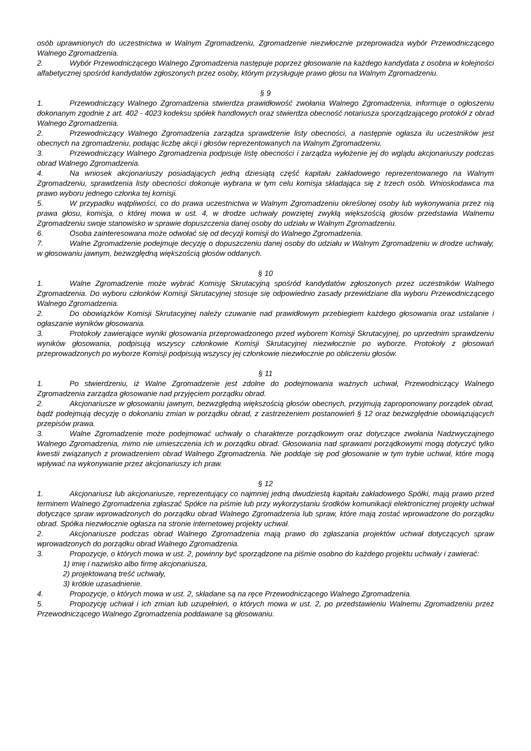osób uprawnionych do uczestnictwa w Walnym Zgromadzeniu, Zgromadzenie niezwłocznie przeprowadza wybór Przewodniczącego Walnego Zgromadzenia.
2. Wybór Przewodniczącego Walnego Zgromadzenia następuje poprzez głosowanie na każdego kandydata z osobna w kolejności alfabetycznej spośród kandydatów zgłoszonych przez osoby, którym przysługuje prawo głosu na Walnym Zgromadzeniu.
§ 9
1. Przewodniczący Walnego Zgromadzenia stwierdza prawidłowość zwołania Walnego Zgromadzenia, informuje o ogłoszeniu dokonanym zgodnie z art. 402 - 4023 kodeksu spółek handlowych oraz stwierdza obecność notariusza sporządzającego protokół z obrad Walnego Zgromadzenia.
2. Przewodniczący Walnego Zgromadzenia zarządza sprawdzenie listy obecności, a następnie ogłasza ilu uczestników jest obecnych na zgromadzeniu, podając liczbę akcji i głosów reprezentowanych na Walnym Zgromadzeniu.
3. Przewodniczący Walnego Zgromadzenia podpisuje listę obecności i zarządza wyłożenie jej do wglądu akcjonariuszy podczas obrad Walnego Zgromadzenia.
4. Na wniosek akcjonariuszy posiadających jedną dziesiątą część kapitału zakładowego reprezentowanego na Walnym Zgromadzeniu, sprawdzenia listy obecności dokonuje wybrana w tym celu komisja składająca się z trzech osób. Wnioskodawca ma prawo wyboru jednego członka tej komisji.
5. W przypadku wątpliwości, co do prawa uczestnictwa w Walnym Zgromadzeniu określonej osoby lub wykonywania przez nią prawa głosu, komisja, o której mowa w ust. 4, w drodze uchwały powziętej zwykłą większością głosów przedstawia Walnemu Zgromadzeniu swoje stanowisko w sprawie dopuszczenia danej osoby do udziału w Walnym Zgromadzeniu.
6. Osoba zainteresowana może odwołać się od decyzji komisji do Walnego Zgromadzenia.
7. Walne Zgromadzenie podejmuje decyzję o dopuszczeniu danej osoby do udziału w Walnym Zgromadzeniu w drodze uchwały, w głosowaniu jawnym, bezwzględną większością głosów oddanych.
§ 10
1. Walne Zgromadzenie może wybrać Komisję Skrutacyjną spośród kandydatów zgłoszonych przez uczestników Walnego Zgromadzenia. Do wyboru członków Komisji Skrutacyjnej stosuje się odpowiednio zasady przewidziane dla wyboru Przewodniczącego Walnego Zgromadzenia.
2. Do obowiązków Komisji Skrutacyjnej należy czuwanie nad prawidłowym przebiegiem każdego głosowania oraz ustalanie i ogłaszanie wyników głosowania.
3. Protokoły zawierające wyniki głosowania przeprowadzonego przed wyborem Komisji Skrutacyjnej, po uprzednim sprawdzeniu wyników głosowania, podpisują wszyscy członkowie Komisji Skrutacyjnej niezwłocznie po wyborze. Protokoły z głosowań przeprowadzonych po wyborze Komisji podpisują wszyscy jej członkowie niezwłocznie po obliczeniu głosów.
§ 11
1. Po stwierdzeniu, iż Walne Zgromadzenie jest zdolne do podejmowania ważnych uchwał, Przewodniczący Walnego Zgromadzenia zarządza głosowanie nad przyjęciem porządku obrad.
2. Akcjonariusze w głosowaniu jawnym, bezwzględną większością głosów obecnych, przyjmują zaproponowany porządek obrad, bądź podejmują decyzję o dokonaniu zmian w porządku obrad, z zastrzeżeniem postanowień § 12 oraz bezwzględnie obowiązujących przepisów prawa.
3. Walne Zgromadzenie może podejmować uchwały o charakterze porządkowym oraz dotyczące zwołania Nadzwyczajnego Walnego Zgromadzenia, mimo nie umieszczenia ich w porządku obrad. Głosowania nad sprawami porządkowymi mogą dotyczyć tylko kwestii związanych z prowadzeniem obrad Walnego Zgromadzenia. Nie poddaje się pod głosowanie w tym trybie uchwał, które mogą wpływać na wykonywanie przez akcjonariuszy ich praw.
§ 12
1. Akcjonariusz lub akcjonariusze, reprezentujący co najmniej jedną dwudziestą kapitału zakładowego Spółki, mają prawo przed terminem Walnego Zgromadzenia zgłaszać Spółce na piśmie lub przy wykorzystaniu środków komunikacji elektronicznej projekty uchwał dotyczące spraw wprowadzonych do porządku obrad Walnego Zgromadzenia lub spraw, które mają zostać wprowadzone do porządku obrad. Spółka niezwłocznie ogłasza na stronie internetowej projekty uchwał.
2. Akcjonariusze podczas obrad Walnego Zgromadzenia mają prawo do zgłaszania projektów uchwał dotyczących spraw wprowadzonych do porządku obrad Walnego Zgromadzenia.
3. Propozycje, o których mowa w ust. 2, powinny być sporządzone na piśmie osobno do każdego projektu uchwały i zawierać:
1) imię i nazwisko albo firmę akcjonariusza,
2) projektowaną treść uchwały,
3) krótkie uzasadnienie.
4. Propozycje, o których mowa w ust. 2, składane są na ręce Przewodniczącego Walnego Zgromadzenia.
5. Propozycję uchwał i ich zmian lub uzupełnień, o których mowa w ust. 2, po przedstawieniu Walnemu Zgromadzeniu przez Przewodniczącego Walnego Zgromadzenia poddawane są głosowaniu.